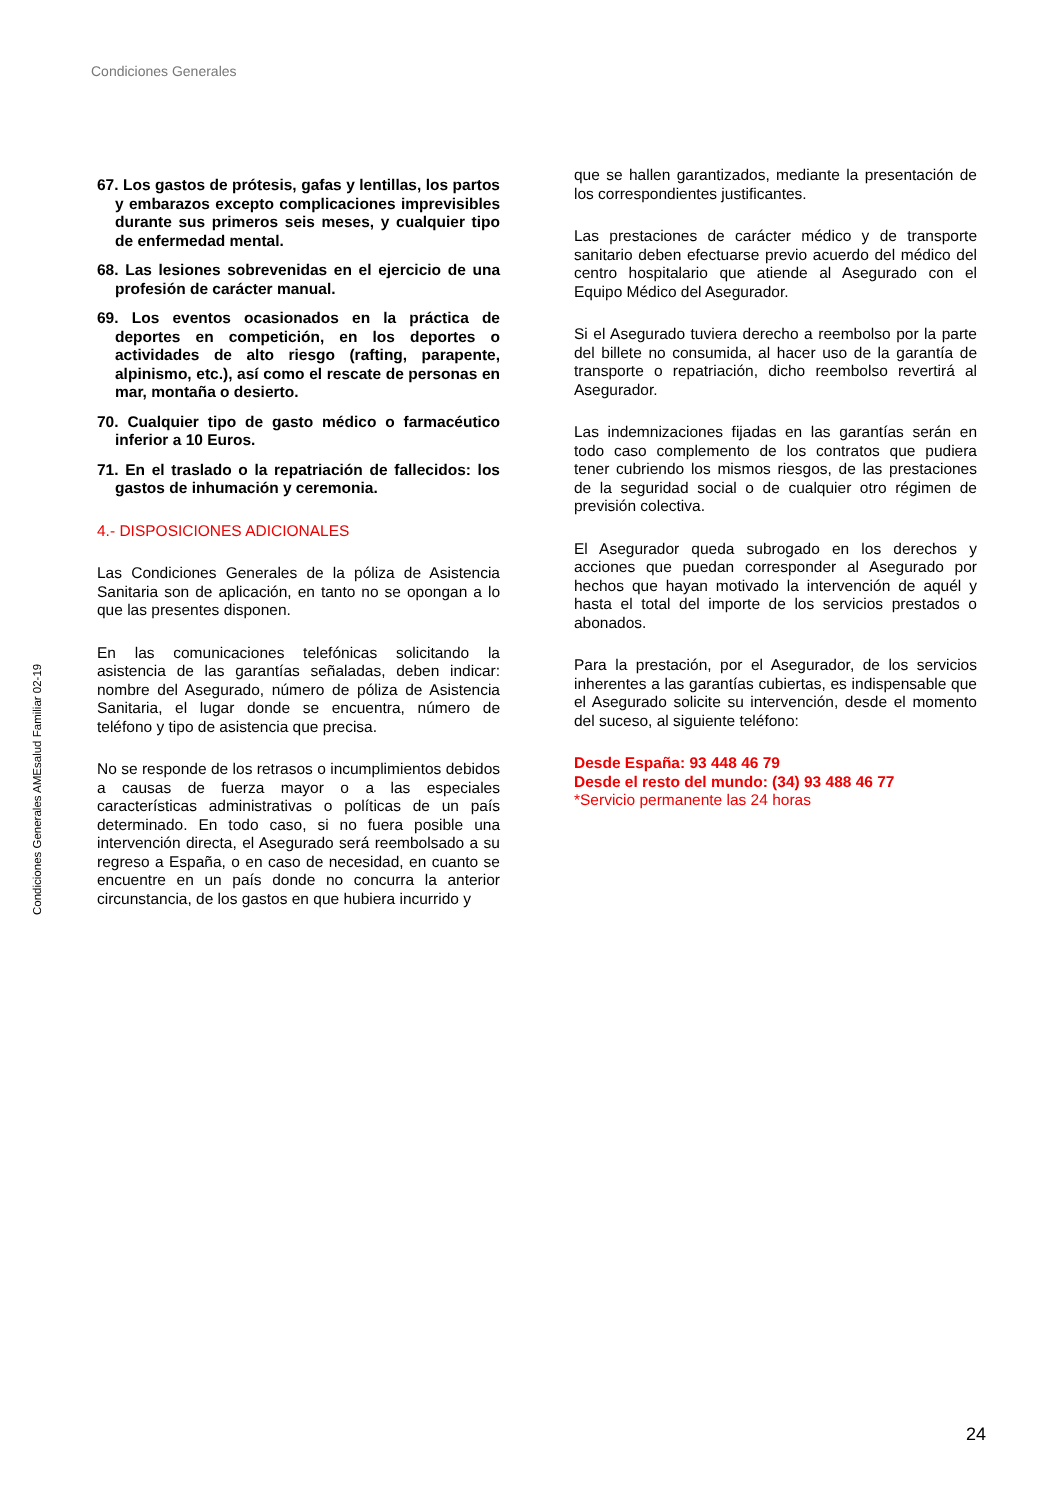Condiciones Generales
Condiciones Generales AMEsalud Familiar 02-19
67. Los gastos de prótesis, gafas y lentillas, los partos y embarazos excepto complicaciones imprevisibles durante sus primeros seis meses, y cualquier tipo de enfermedad mental.
68. Las lesiones sobrevenidas en el ejercicio de una profesión de carácter manual.
69. Los eventos ocasionados en la práctica de deportes en competición, en los deportes o actividades de alto riesgo (rafting, parapente, alpinismo, etc.), así como el rescate de personas en mar, montaña o desierto.
70. Cualquier tipo de gasto médico o farmacéutico inferior a 10 Euros.
71. En el traslado o la repatriación de fallecidos: los gastos de inhumación y ceremonia.
4.- DISPOSICIONES ADICIONALES
Las Condiciones Generales de la póliza de Asistencia Sanitaria son de aplicación, en tanto no se opongan a lo que las presentes disponen.
En las comunicaciones telefónicas solicitando la asistencia de las garantías señaladas, deben indicar: nombre del Asegurado, número de póliza de Asistencia Sanitaria, el lugar donde se encuentra, número de teléfono y tipo de asistencia que precisa.
No se responde de los retrasos o incumplimientos debidos a causas de fuerza mayor o a las especiales características administrativas o políticas de un país determinado. En todo caso, si no fuera posible una intervención directa, el Asegurado será reembolsado a su regreso a España, o en caso de necesidad, en cuanto se encuentre en un país donde no concurra la anterior circunstancia, de los gastos en que hubiera incurrido y
que se hallen garantizados, mediante la presentación de los correspondientes justificantes.
Las prestaciones de carácter médico y de transporte sanitario deben efectuarse previo acuerdo del médico del centro hospitalario que atiende al Asegurado con el Equipo Médico del Asegurador.
Si el Asegurado tuviera derecho a reembolso por la parte del billete no consumida, al hacer uso de la garantía de transporte o repatriación, dicho reembolso revertirá al Asegurador.
Las indemnizaciones fijadas en las garantías serán en todo caso complemento de los contratos que pudiera tener cubriendo los mismos riesgos, de las prestaciones de la seguridad social o de cualquier otro régimen de previsión colectiva.
El Asegurador queda subrogado en los derechos y acciones que puedan corresponder al Asegurado por hechos que hayan motivado la intervención de aquél y hasta el total del importe de los servicios prestados o abonados.
Para la prestación, por el Asegurador, de los servicios inherentes a las garantías cubiertas, es indispensable que el Asegurado solicite su intervención, desde el momento del suceso, al siguiente teléfono:
Desde España: 93 448 46 79
Desde el resto del mundo: (34) 93 488 46 77
*Servicio permanente las 24 horas
24